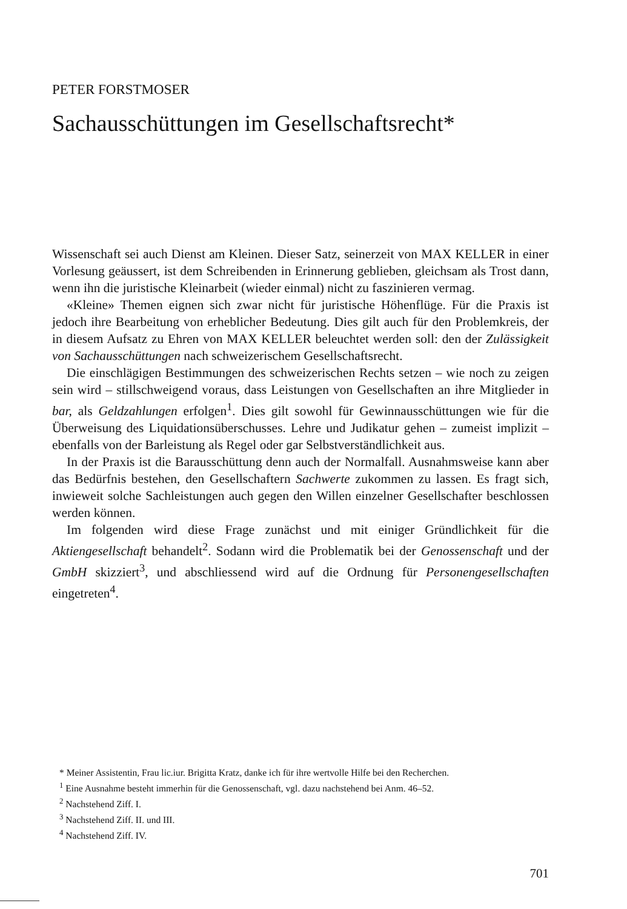PETER FORSTMOSER
Sachausschüttungen im Gesellschaftsrecht*
Wissenschaft sei auch Dienst am Kleinen. Dieser Satz, seinerzeit von MAX KELLER in einer Vorlesung geäussert, ist dem Schreibenden in Erinnerung geblieben, gleichsam als Trost dann, wenn ihn die juristische Kleinarbeit (wieder einmal) nicht zu faszinieren vermag.
«Kleine» Themen eignen sich zwar nicht für juristische Höhenflüge. Für die Praxis ist jedoch ihre Bearbeitung von erheblicher Bedeutung. Dies gilt auch für den Problemkreis, der in diesem Aufsatz zu Ehren von MAX KELLER beleuchtet werden soll: den der Zulässigkeit von Sachausschüttungen nach schweizerischem Gesellschaftsrecht.
Die einschlägigen Bestimmungen des schweizerischen Rechts setzen – wie noch zu zeigen sein wird – stillschweigend voraus, dass Leistungen von Gesellschaften an ihre Mitglieder in bar, als Geldzahlungen erfolgen<sup>1</sup>. Dies gilt sowohl für Gewinnausschüttungen wie für die Überweisung des Liquidationsüberschusses. Lehre und Judikatur gehen – zumeist implizit – ebenfalls von der Barleistung als Regel oder gar Selbstverständlichkeit aus.
In der Praxis ist die Barausschüttung denn auch der Normalfall. Ausnahmsweise kann aber das Bedürfnis bestehen, den Gesellschaftern Sachwerte zukommen zu lassen. Es fragt sich, inwieweit solche Sachleistungen auch gegen den Willen einzelner Gesellschafter beschlossen werden können.
Im folgenden wird diese Frage zunächst und mit einiger Gründlichkeit für die Aktiengesellschaft behandelt<sup>2</sup>. Sodann wird die Problematik bei der Genossenschaft und der GmbH skizziert<sup>3</sup>, und abschliessend wird auf die Ordnung für Personengesellschaften eingetreten<sup>4</sup>.
* Meiner Assistentin, Frau lic.iur. Brigitta Kratz, danke ich für ihre wertvolle Hilfe bei den Recherchen.
<sup>1</sup> Eine Ausnahme besteht immerhin für die Genossenschaft, vgl. dazu nachstehend bei Anm. 46–52.
<sup>2</sup> Nachstehend Ziff. I.
<sup>3</sup> Nachstehend Ziff. II. und III.
<sup>4</sup> Nachstehend Ziff. IV.
701